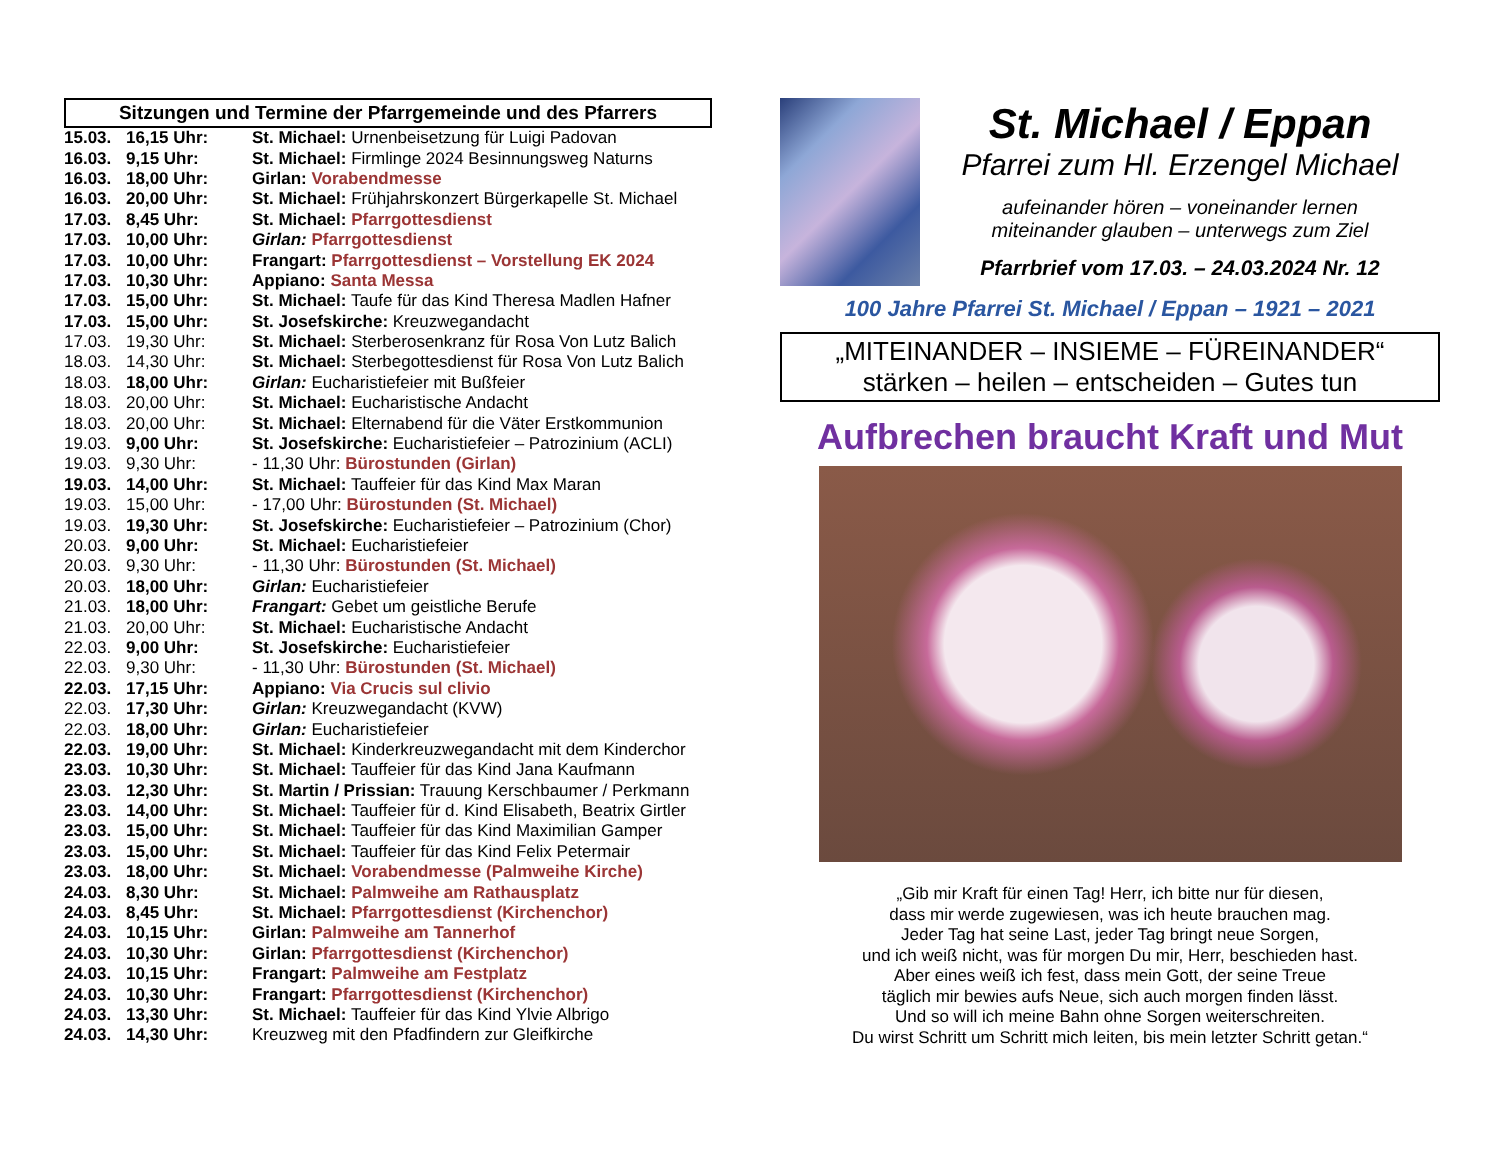Sitzungen und Termine der Pfarrgemeinde und des Pfarrers
| 15.03. | 16,15 Uhr: | St. Michael: Urnenbeisetzung für Luigi Padovan |
| 16.03. | 9,15 Uhr: | St. Michael: Firmlinge 2024 Besinnungsweg Naturns |
| 16.03. | 18,00 Uhr: | Girlan: Vorabendmesse |
| 16.03. | 20,00 Uhr: | St. Michael: Frühjahrskonzert Bürgerkapelle St. Michael |
| 17.03. | 8,45 Uhr: | St. Michael: Pfarrgottesdienst |
| 17.03. | 10,00 Uhr: | Girlan: Pfarrgottesdienst |
| 17.03. | 10,00 Uhr: | Frangart: Pfarrgottesdienst – Vorstellung EK 2024 |
| 17.03. | 10,30 Uhr: | Appiano: Santa Messa |
| 17.03. | 15,00 Uhr: | St. Michael: Taufe für das Kind Theresa Madlen Hafner |
| 17.03. | 15,00 Uhr: | St. Josefskirche: Kreuzwegandacht |
| 17.03. | 19,30 Uhr: | St. Michael: Sterberosenkranz für Rosa Von Lutz Balich |
| 18.03. | 14,30 Uhr: | St. Michael: Sterbegottesdienst für Rosa Von Lutz Balich |
| 18.03. | 18,00 Uhr: | Girlan: Eucharistiefeier mit Bußfeier |
| 18.03. | 20,00 Uhr: | St. Michael: Eucharistische Andacht |
| 18.03. | 20,00 Uhr: | St. Michael: Elternabend für die Väter Erstkommunion |
| 19.03. | 9,00 Uhr: | St. Josefskirche: Eucharistiefeier – Patrozinium (ACLI) |
| 19.03. | 9,30 Uhr: | - 11,30 Uhr: Bürostunden (Girlan) |
| 19.03. | 14,00 Uhr: | St. Michael: Tauffeier für das Kind Max Maran |
| 19.03. | 15,00 Uhr: | - 17,00 Uhr: Bürostunden (St. Michael) |
| 19.03. | 19,30 Uhr: | St. Josefskirche: Eucharistiefeier – Patrozinium (Chor) |
| 20.03. | 9,00 Uhr: | St. Michael: Eucharistiefeier |
| 20.03. | 9,30 Uhr: | - 11,30 Uhr: Bürostunden (St. Michael) |
| 20.03. | 18,00 Uhr: | Girlan: Eucharistiefeier |
| 21.03. | 18,00 Uhr: | Frangart: Gebet um geistliche Berufe |
| 21.03. | 20,00 Uhr: | St. Michael: Eucharistische Andacht |
| 22.03. | 9,00 Uhr: | St. Josefskirche: Eucharistiefeier |
| 22.03. | 9,30 Uhr: | - 11,30 Uhr: Bürostunden (St. Michael) |
| 22.03. | 17,15 Uhr: | Appiano: Via Crucis sul clivio |
| 22.03. | 17,30 Uhr: | Girlan: Kreuzwegandacht (KVW) |
| 22.03. | 18,00 Uhr: | Girlan: Eucharistiefeier |
| 22.03. | 19,00 Uhr: | St. Michael: Kinderkreuzwegandacht mit dem Kinderchor |
| 23.03. | 10,30 Uhr: | St. Michael: Tauffeier für das Kind Jana Kaufmann |
| 23.03. | 12,30 Uhr: | St. Martin / Prissian: Trauung Kerschbaumer / Perkmann |
| 23.03. | 14,00 Uhr: | St. Michael: Tauffeier für d. Kind Elisabeth, Beatrix Girtler |
| 23.03. | 15,00 Uhr: | St. Michael: Tauffeier für das Kind Maximilian Gamper |
| 23.03. | 15,00 Uhr: | St. Michael: Tauffeier für das Kind Felix Petermair |
| 23.03. | 18,00 Uhr: | St. Michael: Vorabendmesse (Palmweihe Kirche) |
| 24.03. | 8,30 Uhr: | St. Michael: Palmweihe am Rathausplatz |
| 24.03. | 8,45 Uhr: | St. Michael: Pfarrgottesdienst (Kirchenchor) |
| 24.03. | 10,15 Uhr: | Girlan: Palmweihe am Tannerhof |
| 24.03. | 10,30 Uhr: | Girlan: Pfarrgottesdienst (Kirchenchor) |
| 24.03. | 10,15 Uhr: | Frangart: Palmweihe am Festplatz |
| 24.03. | 10,30 Uhr: | Frangart: Pfarrgottesdienst (Kirchenchor) |
| 24.03. | 13,30 Uhr: | St. Michael: Tauffeier für das Kind Ylvie Albrigo |
| 24.03. | 14,30 Uhr: | Kreuzweg mit den Pfadfindern zur Gleifkirche |
St. Michael / Eppan
Pfarrei zum Hl. Erzengel Michael
aufeinander hören – voneinander lernen
miteinander glauben – unterwegs zum Ziel
Pfarrbrief vom 17.03. – 24.03.2024 Nr. 12
100 Jahre Pfarrei St. Michael / Eppan – 1921 – 2021
„MITEINANDER – INSIEME – FÜREINANDER“
stärken – heilen – entscheiden – Gutes tun
Aufbrechen braucht Kraft und Mut
„Gib mir Kraft für einen Tag! Herr, ich bitte nur für diesen,
dass mir werde zugewiesen, was ich heute brauchen mag.
Jeder Tag hat seine Last, jeder Tag bringt neue Sorgen,
und ich weiß nicht, was für morgen Du mir, Herr, beschieden hast.
Aber eines weiß ich fest, dass mein Gott, der seine Treue
täglich mir bewies aufs Neue, sich auch morgen finden lässt.
Und so will ich meine Bahn ohne Sorgen weiterschreiten.
Du wirst Schritt um Schritt mich leiten, bis mein letzter Schritt getan.“